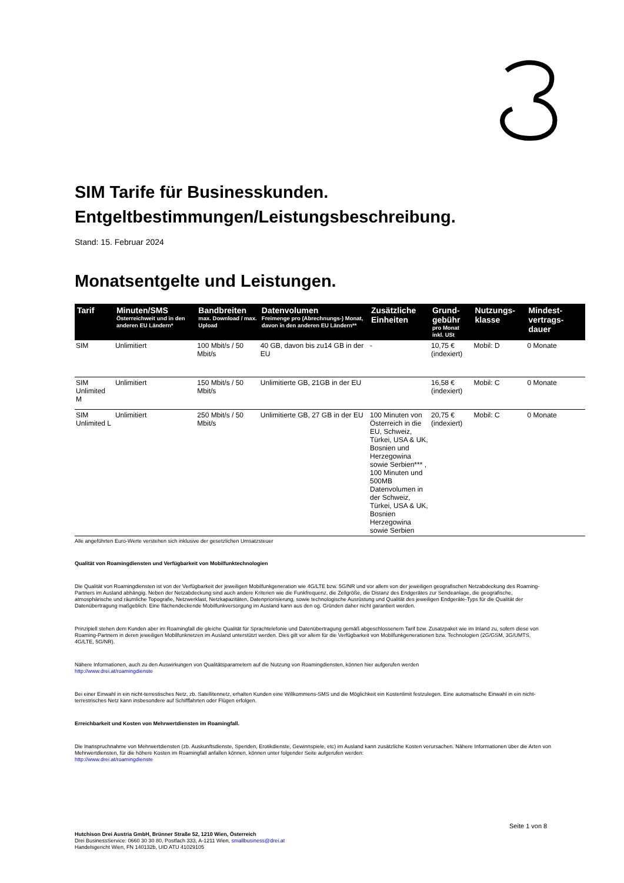SIM Tarife für Businesskunden.
Entgeltbestimmungen/Leistungsbeschreibung.
Stand: 15. Februar 2024
Monatsentgelte und Leistungen.
| Tarif | Minuten/SMS Österreichweit und in den anderen EU Ländern* | Bandbreiten max. Download / max. Upload | Datenvolumen Freimenge pro (Abrechnungs-) Monat, davon in den anderen EU Ländern** | Zusätzliche Einheiten | Grund-gebühr pro Monat inkl. USt | Nutzungs-klasse | Mindest-vertrags-dauer |
| --- | --- | --- | --- | --- | --- | --- | --- |
| SIM | Unlimitiert | 100 Mbit/s / 50 Mbit/s | 40 GB, davon bis zu14 GB in der EU | - | 10,75 € (indexiert) | Mobil: D | 0 Monate |
| SIM Unlimited M | Unlimitiert | 150 Mbit/s / 50 Mbit/s | Unlimitierte GB, 21GB in der EU | | 16,58 € (indexiert) | Mobil: C | 0 Monate |
| SIM Unlimited L | Unlimitiert | 250 Mbit/s / 50 Mbit/s | Unlimitierte GB, 27 GB in der EU | 100 Minuten von Österreich in die EU, Schweiz, Türkei, USA & UK, Bosnien und Herzegowina sowie Serbien*** , 100 Minuten und 500MB Datenvolumen in der Schweiz, Türkei, USA & UK, Bosnien Herzegowina sowie Serbien | 20,75 € (indexiert) | Mobil: C | 0 Monate |
Alle angeführten Euro-Werte verstehen sich inklusive der gesetzlichen Umsatzsteuer
Qualität von Roamingdiensten und Verfügbarkeit von Mobilfunktechnologien
Die Qualität von Roamingdiensten ist von der Verfügbarkeit der jeweiligen Mobilfunkgeneration wie 4G/LTE bzw. 5G/NR und vor allem von der jeweiligen geografischen Netzabdeckung des Roaming-Partners im Ausland abhängig. Neben der Netzabdeckung sind auch andere Kriterien wie die Funkfrequenz, die Zellgröße, die Distanz des Endgerätes zur Sendeanlage, die geografische, atmosphärische und räumliche Topografie, Netzwerklast, Netzkapazitäten, Datenpriorisierung, sowie technologische Ausrüstung und Qualität des jeweiligen Endgeräte-Typs für die Qualität der Datenübertragung maßgeblich. Eine flächendeckende Mobilfunkversorgung im Ausland kann aus den og. Gründen daher nicht garantiert werden.
Prinzipiell stehen dem Kunden aber im Roamingfall die gleiche Qualität für Sprachtelefonie und Datenübertragung gemäß abgeschlossenem Tarif bzw. Zusatzpaket wie im Inland zu, sofern diese von Roaming-Partnern in deren jeweiligen Mobilfunknetzen im Ausland unterstützt werden. Dies gilt vor allem für die Verfügbarkeit von Mobilfunkgenerationen bzw. Technologien (2G/GSM, 3G/UMTS, 4G/LTE, 5G/NR).
Nähere Informationen, auch zu den Auswirkungen von Qualitätsparametern auf die Nutzung von Roamingdiensten, können hier aufgerufen werden
http://www.drei.at/roamingdienste
Bei einer Einwahl in ein nicht-terrestisches Netz, zb. Satellitennetz, erhalten Kunden eine Willkommens-SMS und die Möglichkeit ein Kostenlimit festzulegen. Eine automatische Einwahl in ein nicht-terrestrisches Netz kann insbesondere auf Schifffahrten oder Flügen erfolgen.
Erreichbarkeit und Kosten von Mehrwertdiensten im Roamingfall.
Die Inanspruchnahme von Mehrwertdiensten (zb. Auskunftsdienste, Spenden, Erotikdienste, Gewinnspiele, etc) im Ausland kann zusätzliche Kosten verursachen. Nähere Informationen über die Arten von Mehrwertdiensten, für die höhere Kosten im Roamingfall anfallen können, können unter folgender Seite aufgerufen werden:
http://www.drei.at/roamingdienste
Seite 1 von 8
Hutchison Drei Austria GmbH, Brünner Straße 52, 1210 Wien, Österreich
Drei BusinessService: 0660 30 30 80, Postfach 333, A-1211 Wien, smallbusiness@drei.at
Handelsgericht Wien, FN 140132b, UID ATU 41029105